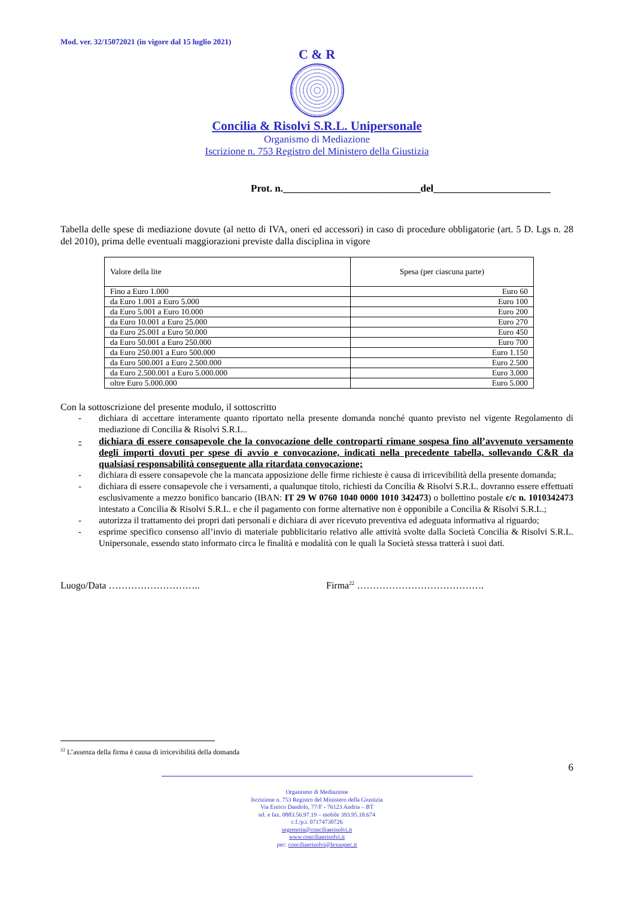Mod. ver. 32/15072021 (in vigore dal 15 luglio 2021)
C & R
Concilia & Risolvi S.R.L. Unipersonale
Organismo di Mediazione
Iscrizione n. 753 Registro del Ministero della Giustizia
Prot. n.___________________________del_______________________
Tabella delle spese di mediazione dovute (al netto di IVA, oneri ed accessori) in caso di procedure obbligatorie (art. 5 D. Lgs n. 28 del 2010), prima delle eventuali maggiorazioni previste dalla disciplina in vigore
| Valore della lite | Spesa (per ciascuna parte) |
| Fino a Euro 1.000 | Euro 60 |
| da Euro 1.001 a Euro 5.000 | Euro 100 |
| da Euro 5.001 a Euro 10.000 | Euro 200 |
| da Euro 10.001 a Euro 25.000 | Euro 270 |
| da Euro 25.001 a Euro 50.000 | Euro 450 |
| da Euro 50.001 a Euro 250.000 | Euro 700 |
| da Euro 250.001 a Euro 500.000 | Euro 1.150 |
| da Euro 500.001 a Euro 2.500.000 | Euro 2.500 |
| da Euro 2.500.001 a Euro 5.000.000 | Euro 3.000 |
| oltre Euro 5.000.000 | Euro 5.000 |
Con la sottoscrizione del presente modulo, il sottoscritto
- dichiara di accettare interamente quanto riportato nella presente domanda nonché quanto previsto nel vigente Regolamento di mediazione di Concilia & Risolvi S.R.L..
- dichiara di essere consapevole che la convocazione delle controparti rimane sospesa fino all’avvenuto versamento degli importi dovuti per spese di avvio e convocazione, indicati nella precedente tabella, sollevando C&R da qualsiasi responsabilità conseguente alla ritardata convocazione;
- dichiara di essere consapevole che la mancata apposizione delle firme richieste è causa di irricevibilità della presente domanda;
- dichiara di essere consapevole che i versamenti, a qualunque titolo, richiesti da Concilia & Risolvi S.R.L. dovranno essere effettuati esclusivamente a mezzo bonifico bancario (IBAN: IT 29 W 0760 1040 0000 1010 342473) o bollettino postale c/c n. 1010342473 intestato a Concilia & Risolvi S.R.L. e che il pagamento con forme alternative non è opponibile a Concilia & Risolvi S.R.L.;
- autorizza il trattamento dei propri dati personali e dichiara di aver ricevuto preventiva ed adeguata informativa al riguardo;
- esprime specifico consenso all’invio di materiale pubblicitario relativo alle attività svolte dalla Società Concilia & Risolvi S.R.L. Unipersonale, essendo stato informato circa le finalità e modalità con le quali la Società stessa tratterà i suoi dati.
Luogo/Data ……………………….. Firma<sup>22</sup> ………………………………….
<sup>22</sup> L’assenza della firma è causa di irricevibilità della domanda
6
Organismo di Mediazione
Iscrizione n. 753 Registro del Ministero della Giustizia
Via Enrico Dandolo, 77/F - 76123 Andria – BT
tel. e fax. 0883.56.97.19 – mobile 393.95.18.674
c.f./p.i. 07174730726
segreteria@conciliaerisolvi.it
www.conciliaerisolvi.it
pec: conciliaerisolvi@lexunpec.it